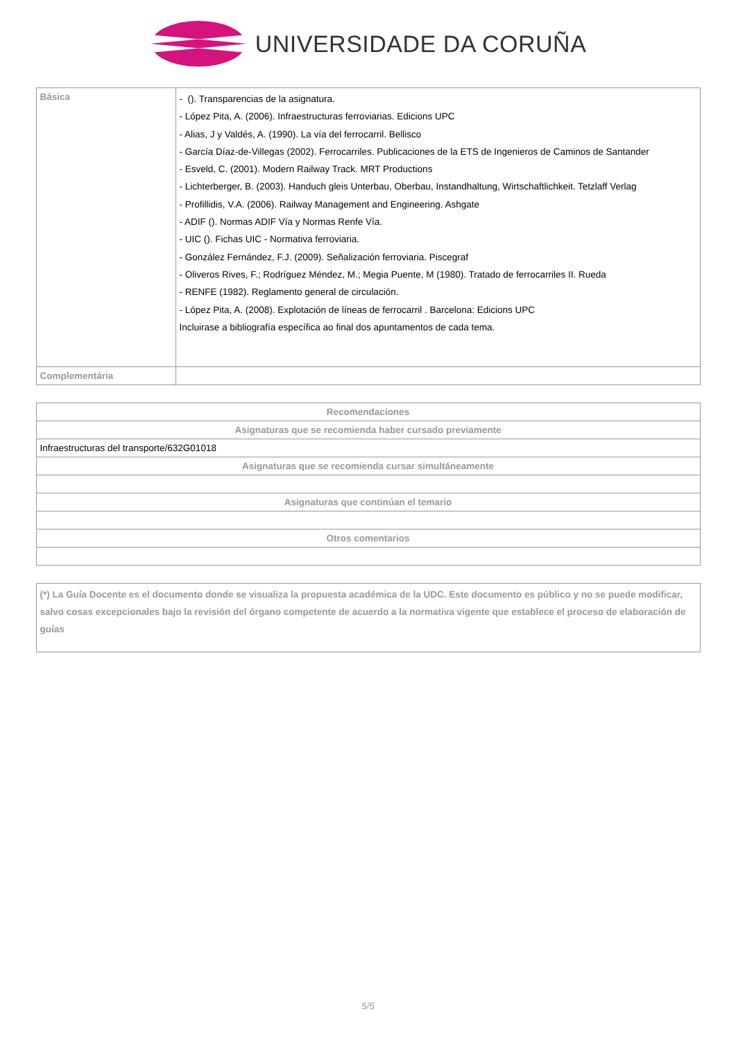UNIVERSIDADE DA CORUÑA
| Básica | - (). Transparencias de la asignatura. - López Pita, A. (2006). Infraestructuras ferroviarias. Edicions UPC - Alias, J y Valdés, A. (1990). La vía del ferrocarril. Bellisco - García Díaz-de-Villegas (2002). Ferrocarriles. Publicaciones de la ETS de Ingenieros de Caminos de Santander - Esveld, C. (2001). Modern Railway Track. MRT Productions - Lichterberger, B. (2003). Handuch gleis Unterbau, Oberbau, Instandhaltung, Wirtschaftlichkeit. Tetzlaff Verlag - Profillidis, V.A. (2006). Railway Management and Engineering. Ashgate - ADIF (). Normas ADIF Vía y Normas Renfe Vía. - UIC (). Fichas UIC - Normativa ferroviaria. - González Fernández, F.J. (2009). Señalización ferroviaria. Piscegraf - Oliveros Rives, F.; Rodríguez Méndez, M.; Megia Puente, M (1980). Tratado de ferrocarriles II. Rueda - RENFE (1982). Reglamento general de circulación. - López Pita, A. (2008). Explotación de líneas de ferrocarril . Barcelona: Edicions UPC Incluirase a bibliografía específica ao final dos apuntamentos de cada tema. |
| Complementária | |
| Recomendaciones |
| --- |
| Asignaturas que se recomienda haber cursado previamente |
| Infraestructuras del transporte/632G01018 |
| Asignaturas que se recomienda cursar simultáneamente |
| Asignaturas que continúan el temario |
| Otros comentarios |
| (*) La Guía Docente es el documento donde se visualiza la propuesta académica de la UDC. Este documento es público y no se puede modificar, salvo cosas excepcionales bajo la revisión del órgano competente de acuerdo a la normativa vigente que establece el proceso de elaboración de guías |
5/5